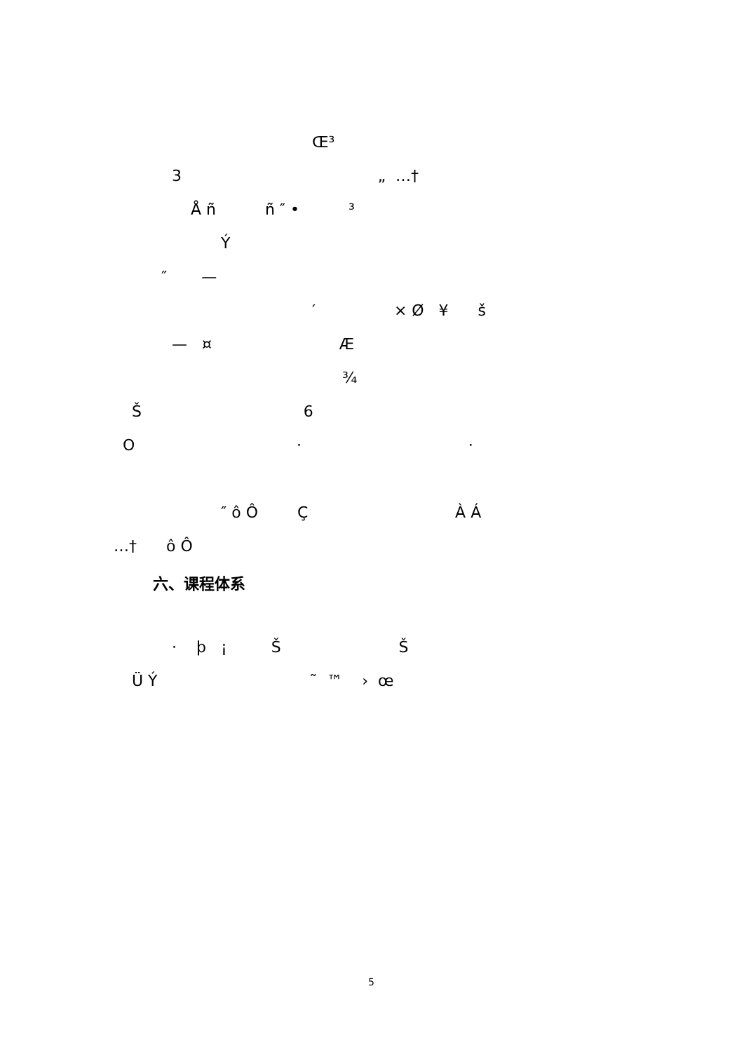Œ³
3 „ …†
Å ñ ñ ″ • ³
Ý
″ —
′ × Ø ¥ š
— ¤ Æ
¾
Š 6
O · ·
″ ô Ô Ç À Á
…† ô Ô
六、课程体系
· þ ¡ Š Š
Ü Ý ˜ ™ › œ
5